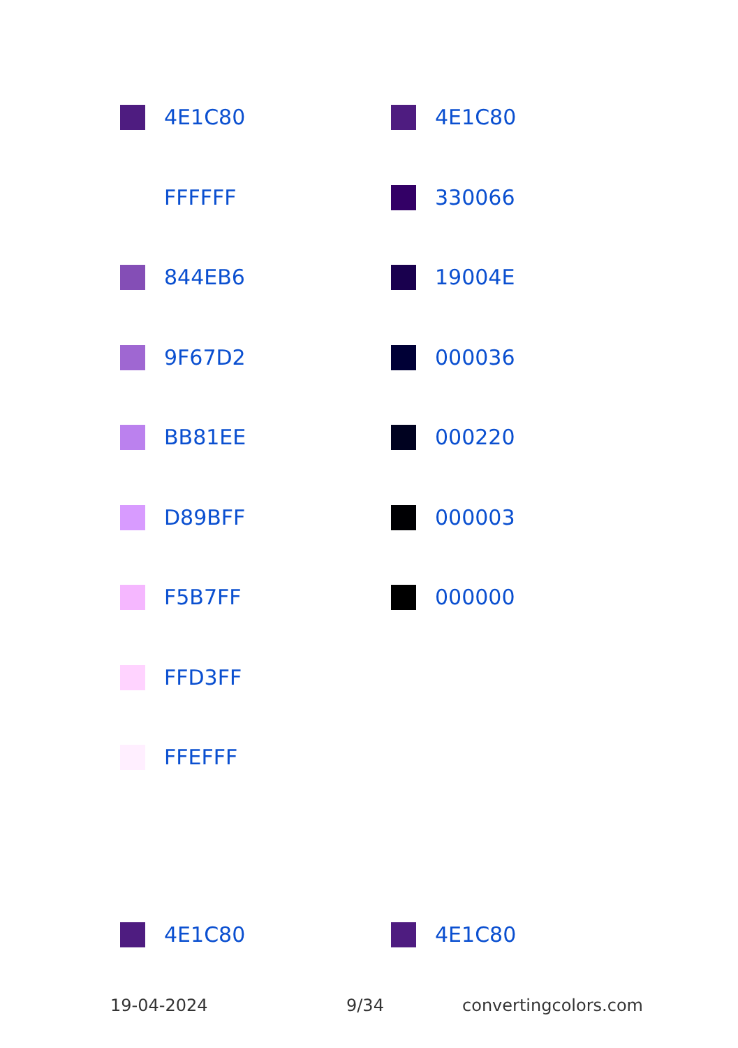4E1C80
FFFFFF
844EB6
9F67D2
BB81EE
D89BFF
F5B7FF
FFD3FF
FFEFFF
4E1C80
330066
19004E
000036
000220
000003
000000
4E1C80 4E1C80
19-04-2024 9/34 convertingcolors.com